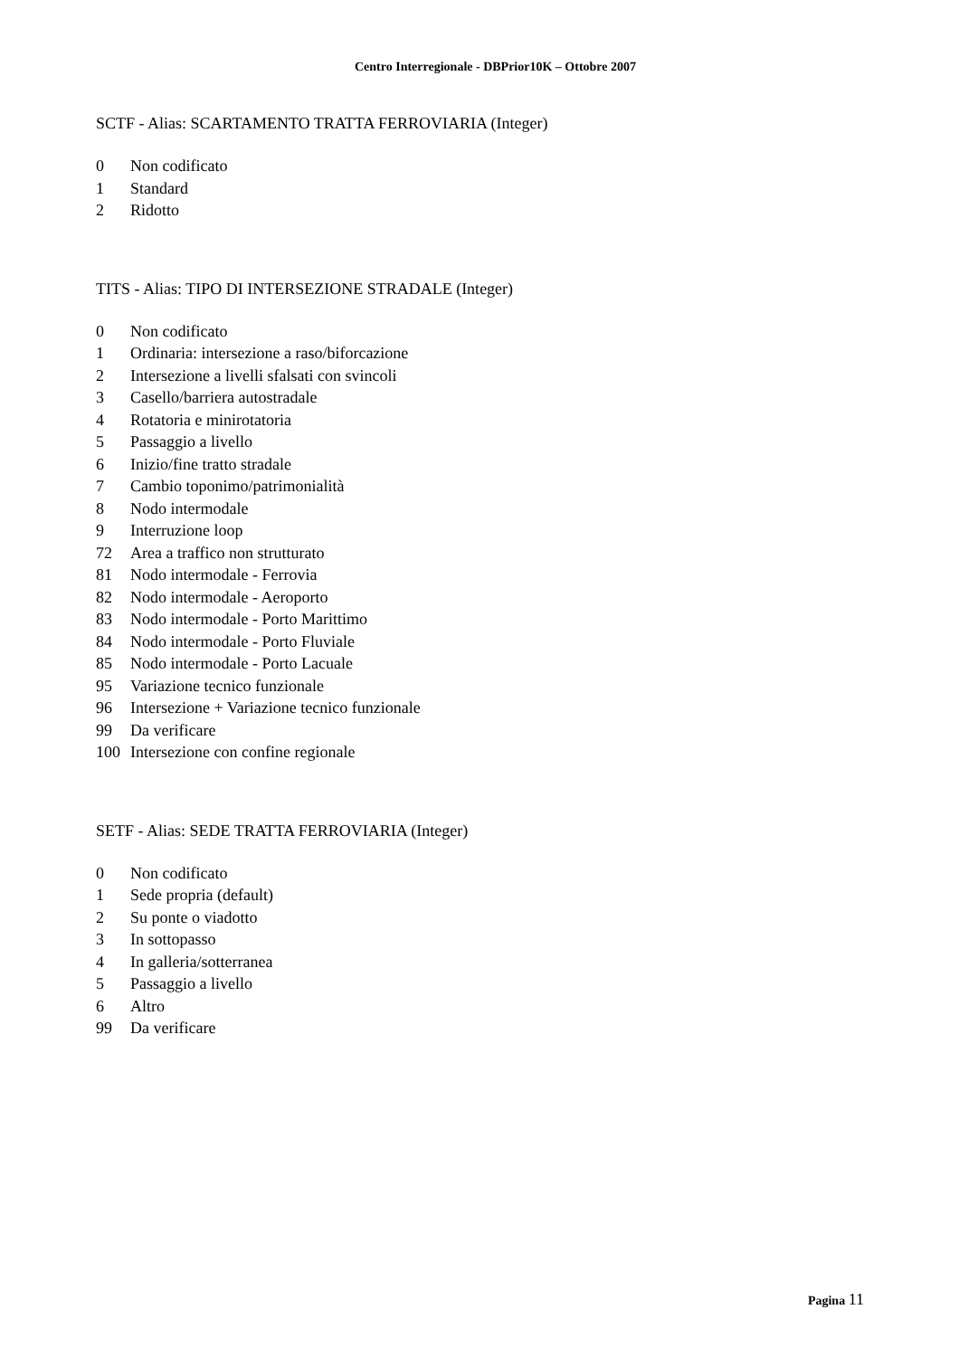Centro Interregionale - DBPrior10K – Ottobre 2007
SCTF - Alias: SCARTAMENTO TRATTA FERROVIARIA (Integer)
| 0 | Non codificato |
| 1 | Standard |
| 2 | Ridotto |
TITS - Alias: TIPO DI INTERSEZIONE STRADALE (Integer)
| 0 | Non codificato |
| 1 | Ordinaria: intersezione a raso/biforcazione |
| 2 | Intersezione a livelli sfalsati con svincoli |
| 3 | Casello/barriera autostradale |
| 4 | Rotatoria e minirotatoria |
| 5 | Passaggio a livello |
| 6 | Inizio/fine tratto stradale |
| 7 | Cambio toponimo/patrimonialità |
| 8 | Nodo intermodale |
| 9 | Interruzione loop |
| 72 | Area a traffico non strutturato |
| 81 | Nodo intermodale - Ferrovia |
| 82 | Nodo intermodale - Aeroporto |
| 83 | Nodo intermodale - Porto Marittimo |
| 84 | Nodo intermodale - Porto Fluviale |
| 85 | Nodo intermodale - Porto Lacuale |
| 95 | Variazione tecnico funzionale |
| 96 | Intersezione + Variazione tecnico funzionale |
| 99 | Da verificare |
| 100 | Intersezione con confine regionale |
SETF - Alias: SEDE TRATTA FERROVIARIA (Integer)
| 0 | Non codificato |
| 1 | Sede propria (default) |
| 2 | Su ponte o viadotto |
| 3 | In sottopasso |
| 4 | In galleria/sotterranea |
| 5 | Passaggio a livello |
| 6 | Altro |
| 99 | Da verificare |
Pagina 11